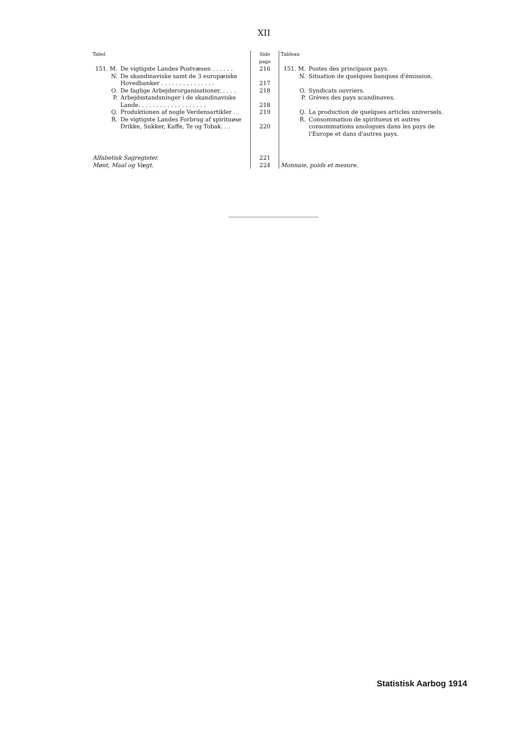XII
| Tabel | | Side page | Tableau | |
| --- | --- | --- | --- | --- |
| 151. M. | De vigtigste Landes Postvæsen . . . . . . | 216 | 151. M. | Postes des principaux pays. |
| N. | De skandinaviske samt de 3 europæiske Hovedbanker . . . . . . . . . . . . . . . | 217 | N. | Situation de quelques banques d'émission. |
| O. | De faglige Arbejderorganisationer. . . . . | 218 | O. | Syndicats ouvriers. |
| P. | Arbejdsstandsninger i de skandinaviske Lande. . . . . . . . . . . . . . . . . . . | 218 | P. | Grèves des pays scandinaves. |
| Q. | Produktionen af nogle Verdensartikler . . | 219 | Q. | La production de quelques articles universels. |
| R. | De vigtigste Landes Forbrug af spirituøse Drikke, Sukker, Kaffe, Te og Tobak. . . | 220 | R. | Consommation de spiritueux et autres consommations anologues dans les pays de l'Europe et dans d'autres pays. |
| Alfabetisk Sagregister. | | 221 | | |
| Mønt, Maal og Vægt. | | 224 | Monnaie, poids et mesure. | |
Statistisk Aarbog 1914